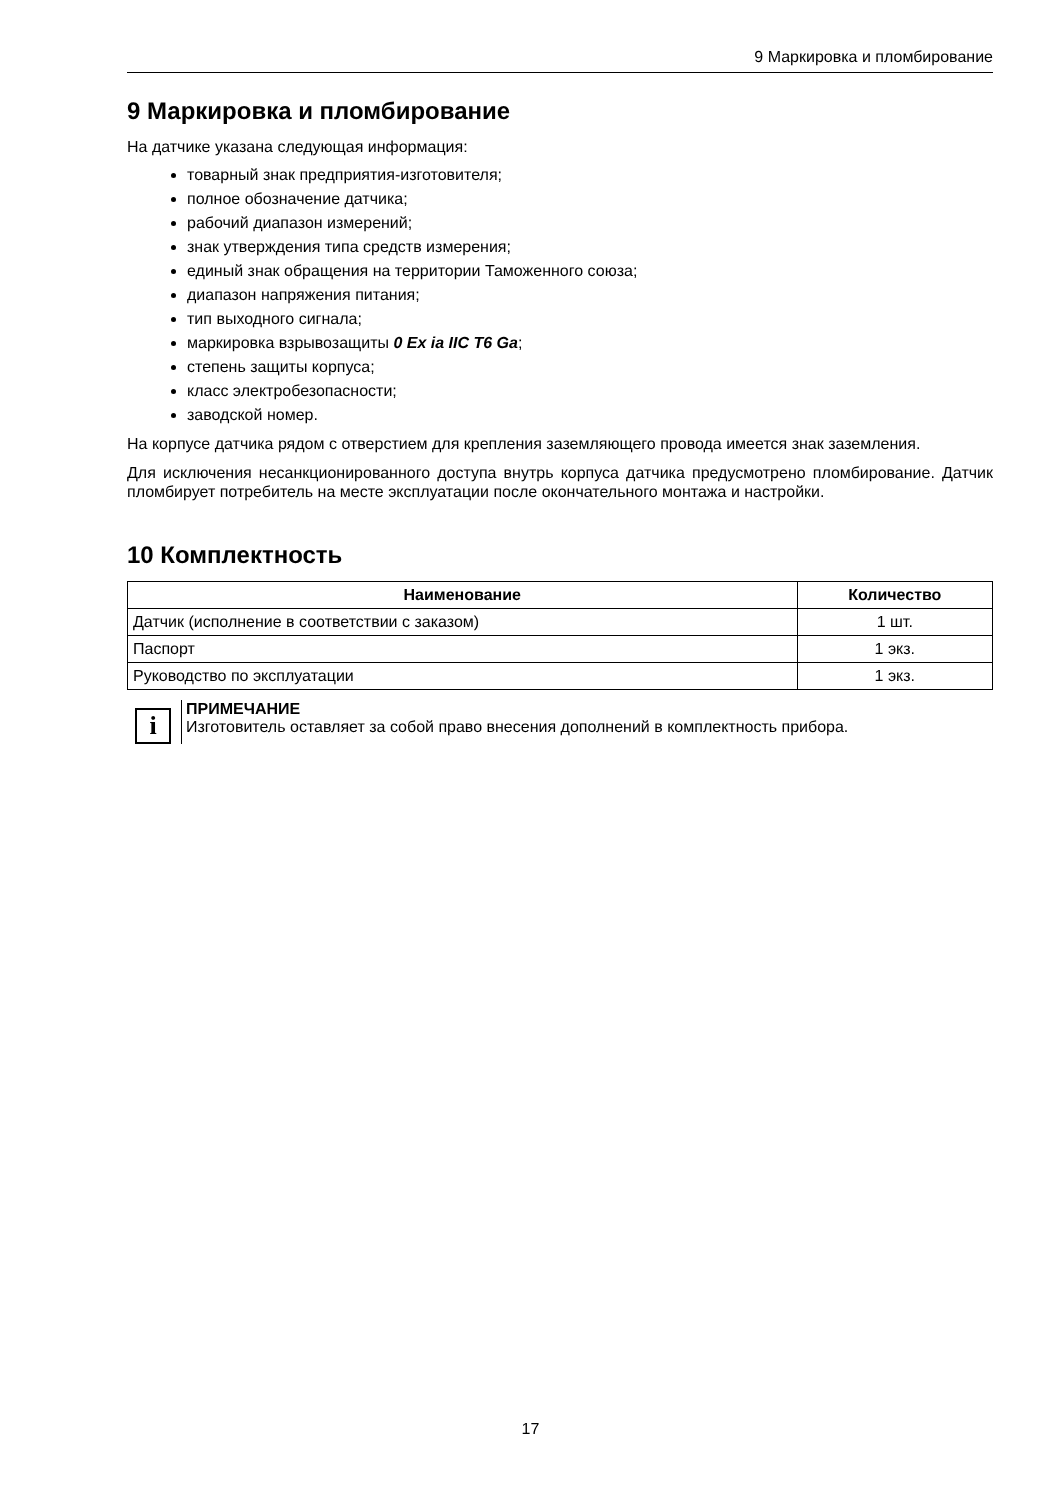9 Маркировка и пломбирование
9 Маркировка и пломбирование
На датчике указана следующая информация:
товарный знак предприятия-изготовителя;
полное обозначение датчика;
рабочий диапазон измерений;
знак утверждения типа средств измерения;
единый знак обращения на территории Таможенного союза;
диапазон напряжения питания;
тип выходного сигнала;
маркировка взрывозащиты 0 Ex ia IIC T6 Ga;
степень защиты корпуса;
класс электробезопасности;
заводской номер.
На корпусе датчика рядом с отверстием для крепления заземляющего провода имеется знак заземления.
Для исключения несанкционированного доступа внутрь корпуса датчика предусмотрено пломбирование. Датчик пломбирует потребитель на месте эксплуатации после окончательного монтажа и настройки.
10 Комплектность
| Наименование | Количество |
| --- | --- |
| Датчик (исполнение в соответствии с заказом) | 1 шт. |
| Паспорт | 1 экз. |
| Руководство по эксплуатации | 1 экз. |
i
ПРИМЕЧАНИЕ
Изготовитель оставляет за собой право внесения дополнений в комплектность прибора.
17